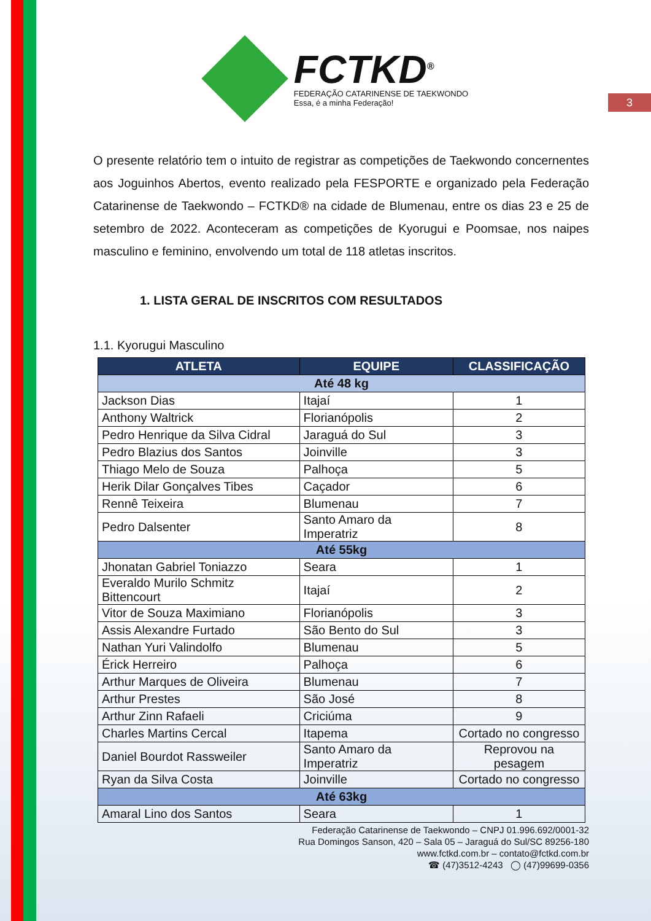3
FCTKD<sup>®</sup>
FEDERAÇÃO CATARINENSE DE TAEKWONDO
Essa, é a minha Federação!
O presente relatório tem o intuito de registrar as competições de Taekwondo concernentes aos Joguinhos Abertos, evento realizado pela FESPORTE e organizado pela Federação Catarinense de Taekwondo – FCTKD® na cidade de Blumenau, entre os dias 23 e 25 de setembro de 2022. Aconteceram as competições de Kyorugui e Poomsae, nos naipes masculino e feminino, envolvendo um total de 118 atletas inscritos.
1. LISTA GERAL DE INSCRITOS COM RESULTADOS
1.1. Kyorugui Masculino
| ATLETA | EQUIPE | CLASSIFICAÇÃO |
| --- | --- | --- |
| Até 48 kg | | |
| Jackson Dias | Itajaí | 1 |
| Anthony Waltrick | Florianópolis | 2 |
| Pedro Henrique da Silva Cidral | Jaraguá do Sul | 3 |
| Pedro Blazius dos Santos | Joinville | 3 |
| Thiago Melo de Souza | Palhoça | 5 |
| Herik Dilar Gonçalves Tibes | Caçador | 6 |
| Rennê Teixeira | Blumenau | 7 |
| Pedro Dalsenter | Santo Amaro da Imperatriz | 8 |
| Até 55kg | | |
| Jhonatan Gabriel Toniazzo | Seara | 1 |
| Everaldo Murilo Schmitz Bittencourt | Itajaí | 2 |
| Vitor de Souza Maximiano | Florianópolis | 3 |
| Assis Alexandre Furtado | São Bento do Sul | 3 |
| Nathan Yuri Valindolfo | Blumenau | 5 |
| Érick Herreiro | Palhoça | 6 |
| Arthur Marques de Oliveira | Blumenau | 7 |
| Arthur Prestes | São José | 8 |
| Arthur Zinn Rafaeli | Criciúma | 9 |
| Charles Martins Cercal | Itapema | Cortado no congresso |
| Daniel Bourdot Rassweiler | Santo Amaro da Imperatriz | Reprovou na pesagem |
| Ryan da Silva Costa | Joinville | Cortado no congresso |
| Até 63kg | | |
| Amaral Lino dos Santos | Seara | 1 |
Federação Catarinense de Taekwondo – CNPJ 01.996.692/0001-32
Rua Domingos Sanson, 420 – Sala 05 – Jaraguá do Sul/SC 89256-180
www.fctkd.com.br – contato@fctkd.com.br
☎ (47)3512-4243 ◯ (47)99699-0356